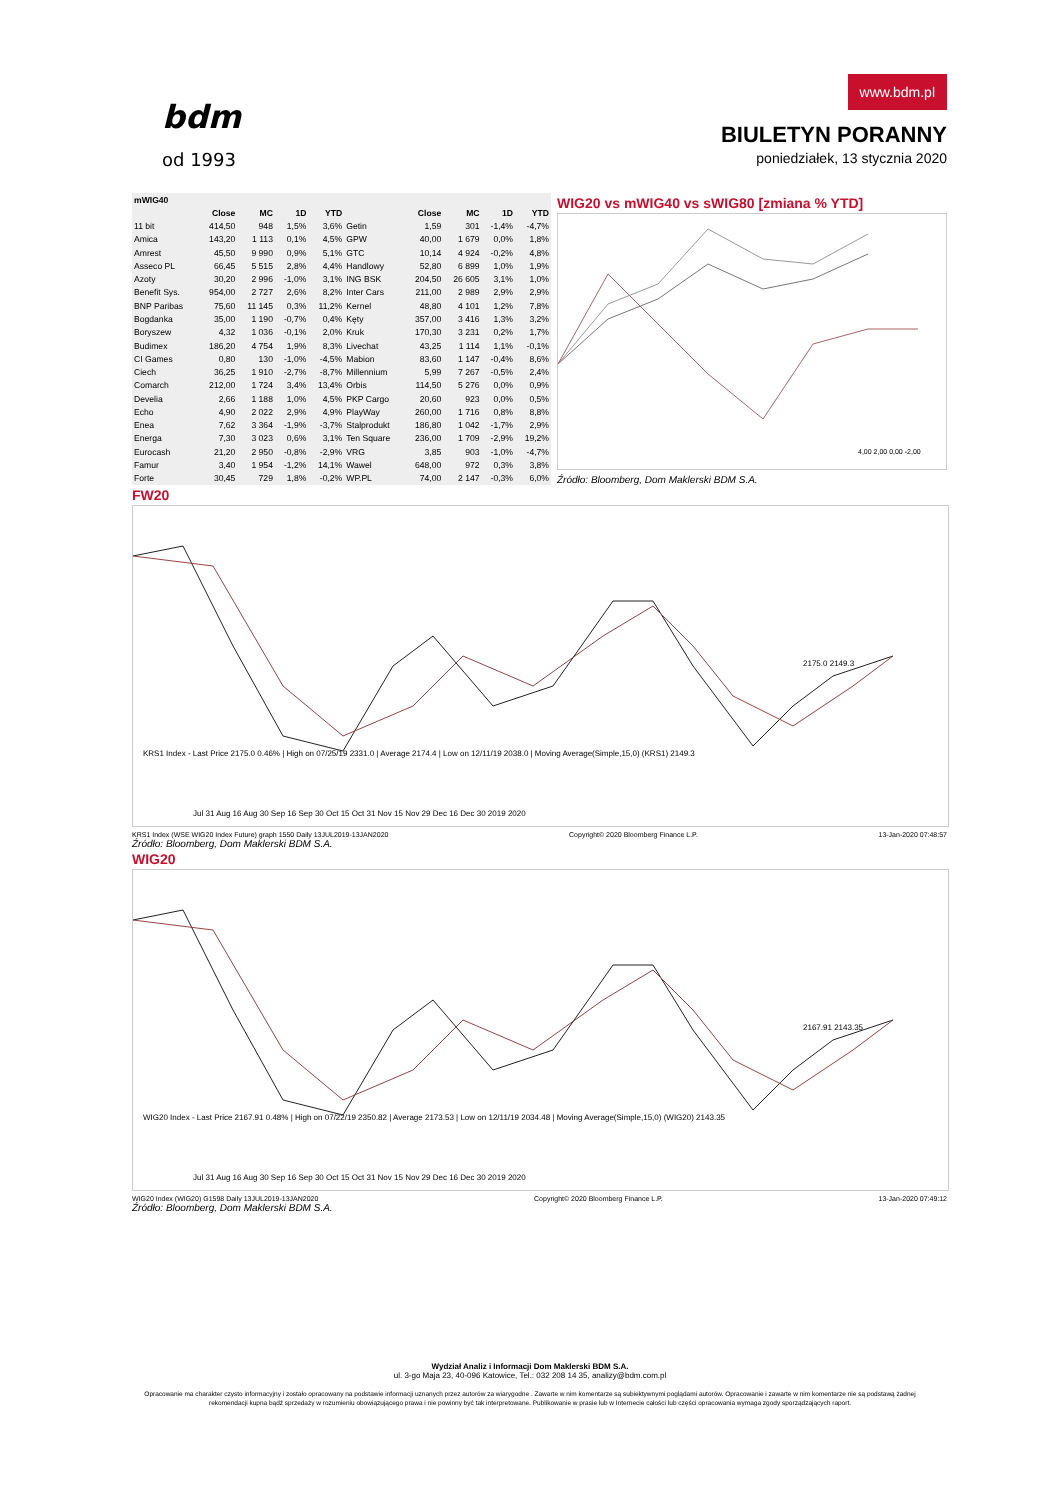bdm
od 1993
www.bdm.pl
BIULETYN PORANNY
poniedziałek, 13 stycznia 2020
| mWIG40 | | | | | | | | | |
| --- | --- | --- | --- | --- | --- | --- | --- | --- | --- |
| | Close | MC | 1D | YTD | | Close | MC | 1D | YTD |
| 11 bit | 414,50 | 948 | 1,5% | 3,6% | Getin | 1,59 | 301 | -1,4% | -4,7% |
| Amica | 143,20 | 1 113 | 0,1% | 4,5% | GPW | 40,00 | 1 679 | 0,0% | 1,8% |
| Amrest | 45,50 | 9 990 | 0,9% | 5,1% | GTC | 10,14 | 4 924 | -0,2% | 4,8% |
| Asseco PL | 66,45 | 5 515 | 2,8% | 4,4% | Handlowy | 52,80 | 6 899 | 1,0% | 1,9% |
| Azoty | 30,20 | 2 996 | -1,0% | 3,1% | ING BSK | 204,50 | 26 605 | 3,1% | 1,0% |
| Benefit Sys. | 954,00 | 2 727 | 2,6% | 8,2% | Inter Cars | 211,00 | 2 989 | 2,9% | 2,9% |
| BNP Paribas | 75,60 | 11 145 | 0,3% | 11,2% | Kernel | 48,80 | 4 101 | 1,2% | 7,8% |
| Bogdanka | 35,00 | 1 190 | -0,7% | 0,4% | Kęty | 357,00 | 3 416 | 1,3% | 3,2% |
| Boryszew | 4,32 | 1 036 | -0,1% | 2,0% | Kruk | 170,30 | 3 231 | 0,2% | 1,7% |
| Budimex | 186,20 | 4 754 | 1,9% | 8,3% | Livechat | 43,25 | 1 114 | 1,1% | -0,1% |
| CI Games | 0,80 | 130 | -1,0% | -4,5% | Mabion | 83,60 | 1 147 | -0,4% | 8,6% |
| Ciech | 36,25 | 1 910 | -2,7% | -8,7% | Millennium | 5,99 | 7 267 | -0,5% | 2,4% |
| Comarch | 212,00 | 1 724 | 3,4% | 13,4% | Orbis | 114,50 | 5 276 | 0,0% | 0,9% |
| Develia | 2,66 | 1 188 | 1,0% | 4,5% | PKP Cargo | 20,60 | 923 | 0,0% | 0,5% |
| Echo | 4,90 | 2 022 | 2,9% | 4,9% | PlayWay | 260,00 | 1 716 | 0,8% | 8,8% |
| Enea | 7,62 | 3 364 | -1,9% | -3,7% | Stalprodukt | 186,80 | 1 042 | -1,7% | 2,9% |
| Energa | 7,30 | 3 023 | 0,6% | 3,1% | Ten Square | 236,00 | 1 709 | -2,9% | 19,2% |
| Eurocash | 21,20 | 2 950 | -0,8% | -2,9% | VRG | 3,85 | 903 | -1,0% | -4,7% |
| Famur | 3,40 | 1 954 | -1,2% | 14,1% | Wawel | 648,00 | 972 | 0,3% | 3,8% |
| Forte | 30,45 | 729 | 1,8% | -0,2% | WP.PL | 74,00 | 2 147 | -0,3% | 6,0% |
WIG20 vs mWIG40 vs sWIG80 [zmiana % YTD]
4,00 2,00 0,00 -2,00
Źródło: Bloomberg, Dom Maklerski BDM S.A.
FW20
2175.0 2149.3
KRS1 Index - Last Price 2175.0 0.46% | High on 07/25/19 2331.0 | Average 2174.4 | Low on 12/11/19 2038.0 | Moving Average(Simple,15,0) (KRS1) 2149.3
Jul 31 Aug 16 Aug 30 Sep 16 Sep 30 Oct 15 Oct 31 Nov 15 Nov 29 Dec 16 Dec 30 2019 2020
KRS1 Index (WSE WIG20 Index Future) graph 1550 Daily 13JUL2019-13JAN2020 Copyright© 2020 Bloomberg Finance L.P. 13-Jan-2020 07:48:57
Źródło: Bloomberg, Dom Maklerski BDM S.A.
WIG20
2167.91 2143.35
WIG20 Index - Last Price 2167.91 0.48% | High on 07/22/19 2350.82 | Average 2173.53 | Low on 12/11/19 2034.48 | Moving Average(Simple,15,0) (WIG20) 2143.35
Jul 31 Aug 16 Aug 30 Sep 16 Sep 30 Oct 15 Oct 31 Nov 15 Nov 29 Dec 16 Dec 30 2019 2020
WIG20 Index (WIG20) G1598 Daily 13JUL2019-13JAN2020 Copyright© 2020 Bloomberg Finance L.P. 13-Jan-2020 07:49:12
Źródło: Bloomberg, Dom Maklerski BDM S.A.
Wydział Analiz i Informacji Dom Maklerski BDM S.A.
ul. 3-go Maja 23, 40-096 Katowice, Tel.: 032 208 14 35, analizy@bdm.com.pl
Opracowanie ma charakter czysto informacyjny i zostało opracowany na podstawie informacji uznanych przez autorów za wiarygodne . Zawarte w nim komentarze są subiektywnymi poglądami autorów. Opracowanie i zawarte w nim komentarze nie są podstawą żadnej rekomendacji kupna bądź sprzedaży w rozumieniu obowiązującego prawa i nie powinny być tak interpretowane. Publikowanie w prasie lub w Internecie całości lub części opracowania wymaga zgody sporządzających raport.